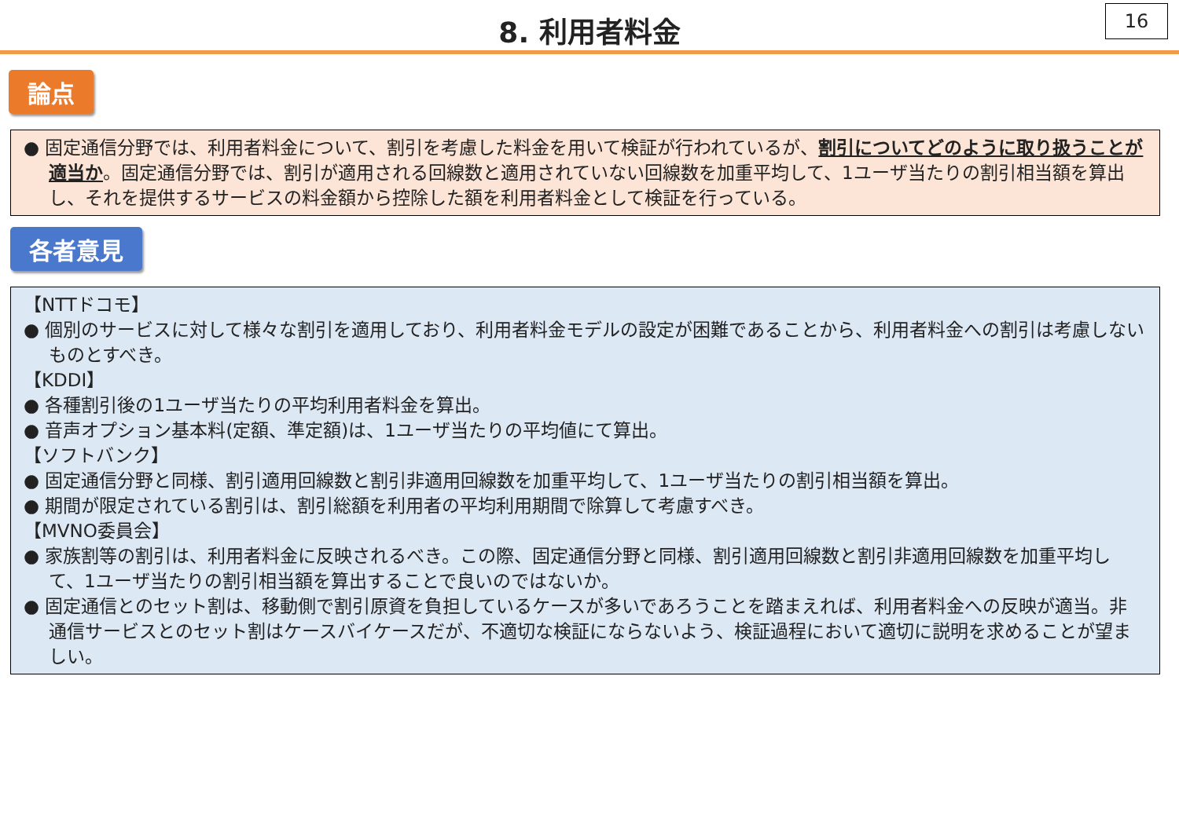8. 利用者料金
16
論点
● 固定通信分野では、利用者料金について、割引を考慮した料金を用いて検証が行われているが、割引についてどのように取り扱うことが適当か。固定通信分野では、割引が適用される回線数と適用されていない回線数を加重平均して、1ユーザ当たりの割引相当額を算出し、それを提供するサービスの料金額から控除した額を利用者料金として検証を行っている。
各者意見
【NTTドコモ】
● 個別のサービスに対して様々な割引を適用しており、利用者料金モデルの設定が困難であることから、利用者料金への割引は考慮しないものとすべき。
【KDDI】
● 各種割引後の1ユーザ当たりの平均利用者料金を算出。
● 音声オプション基本料(定額、準定額)は、1ユーザ当たりの平均値にて算出。
【ソフトバンク】
● 固定通信分野と同様、割引適用回線数と割引非適用回線数を加重平均して、1ユーザ当たりの割引相当額を算出。
● 期間が限定されている割引は、割引総額を利用者の平均利用期間で除算して考慮すべき。
【MVNO委員会】
● 家族割等の割引は、利用者料金に反映されるべき。この際、固定通信分野と同様、割引適用回線数と割引非適用回線数を加重平均して、1ユーザ当たりの割引相当額を算出することで良いのではないか。
● 固定通信とのセット割は、移動側で割引原資を負担しているケースが多いであろうことを踏まえれば、利用者料金への反映が適当。非通信サービスとのセット割はケースバイケースだが、不適切な検証にならないよう、検証過程において適切に説明を求めることが望ましい。